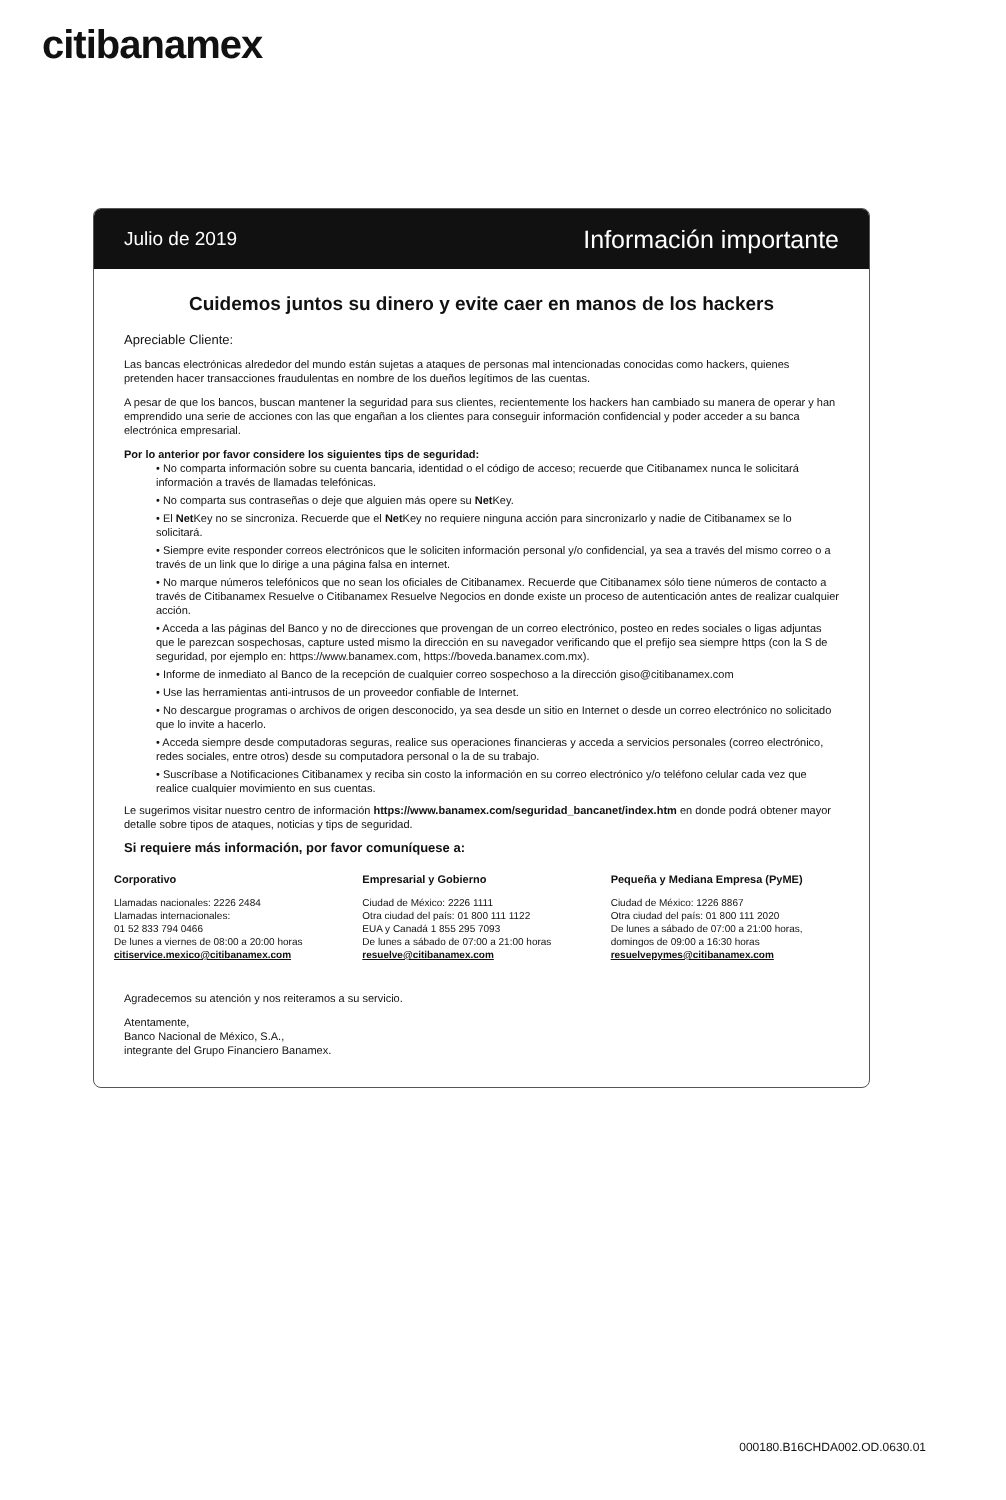citibanamex
Julio de 2019 Información importante
Cuidemos juntos su dinero y evite caer en manos de los hackers
Apreciable Cliente:
Las bancas electrónicas alrededor del mundo están sujetas a ataques de personas mal intencionadas conocidas como hackers, quienes pretenden hacer transacciones fraudulentas en nombre de los dueños legítimos de las cuentas.
A pesar de que los bancos, buscan mantener la seguridad para sus clientes, recientemente los hackers han cambiado su manera de operar y han emprendido una serie de acciones con las que engañan a los clientes para conseguir información confidencial y poder acceder a su banca electrónica empresarial.
Por lo anterior por favor considere los siguientes tips de seguridad:
• No comparta información sobre su cuenta bancaria, identidad o el código de acceso; recuerde que Citibanamex nunca le solicitará información a través de llamadas telefónicas.
• No comparta sus contraseñas o deje que alguien más opere su Net Key.
• El Net Key no se sincroniza. Recuerde que el Net Key no requiere ninguna acción para sincronizarlo y nadie de Citibanamex se lo solicitará.
• Siempre evite responder correos electrónicos que le soliciten información personal y/o confidencial, ya sea a través del mismo correo o a través de un link que lo dirige a una página falsa en internet.
• No marque números telefónicos que no sean los oficiales de Citibanamex. Recuerde que Citibanamex sólo tiene números de contacto a través de Citibanamex Resuelve o Citibanamex Resuelve Negocios en donde existe un proceso de autenticación antes de realizar cualquier acción.
• Acceda a las páginas del Banco y no de direcciones que provengan de un correo electrónico, posteo en redes sociales o ligas adjuntas que le parezcan sospechosas, capture usted mismo la dirección en su navegador verificando que el prefijo sea siempre https (con la S de seguridad, por ejemplo en: https://www.banamex.com, https://boveda.banamex.com.mx).
• Informe de inmediato al Banco de la recepción de cualquier correo sospechoso a la dirección giso@citibanamex.com
• Use las herramientas anti-intrusos de un proveedor confiable de Internet.
• No descargue programas o archivos de origen desconocido, ya sea desde un sitio en Internet o desde un correo electrónico no solicitado que lo invite a hacerlo.
• Acceda siempre desde computadoras seguras, realice sus operaciones financieras y acceda a servicios personales (correo electrónico, redes sociales, entre otros) desde su computadora personal o la de su trabajo.
• Suscríbase a Notificaciones Citibanamex y reciba sin costo la información en su correo electrónico y/o teléfono celular cada vez que realice cualquier movimiento en sus cuentas.
Le sugerimos visitar nuestro centro de información https://www.banamex.com/seguridad_bancanet/index.htm en donde podrá obtener mayor detalle sobre tipos de ataques, noticias y tips de seguridad.
Si requiere más información, por favor comuníquese a:
Corporativo
Llamadas nacionales: 2226 2484
Llamadas internacionales:
01 52 833 794 0466
De lunes a viernes de 08:00 a 20:00 horas
citiservice.mexico@citibanamex.com
Empresarial y Gobierno
Ciudad de México: 2226 1111
Otra ciudad del país: 01 800 111 1122
EUA y Canadá 1 855 295 7093
De lunes a sábado de 07:00 a 21:00 horas
resuelve@citibanamex.com
Pequeña y Mediana Empresa (PyME)
Ciudad de México: 1226 8867
Otra ciudad del país: 01 800 111 2020
De lunes a sábado de 07:00 a 21:00 horas,
domingos de 09:00 a 16:30 horas
resuelvepymes@citibanamex.com
Agradecemos su atención y nos reiteramos a su servicio.
Atentamente,
Banco Nacional de México, S.A.,
integrante del Grupo Financiero Banamex.
000180.B16CHDA002.OD.0630.01